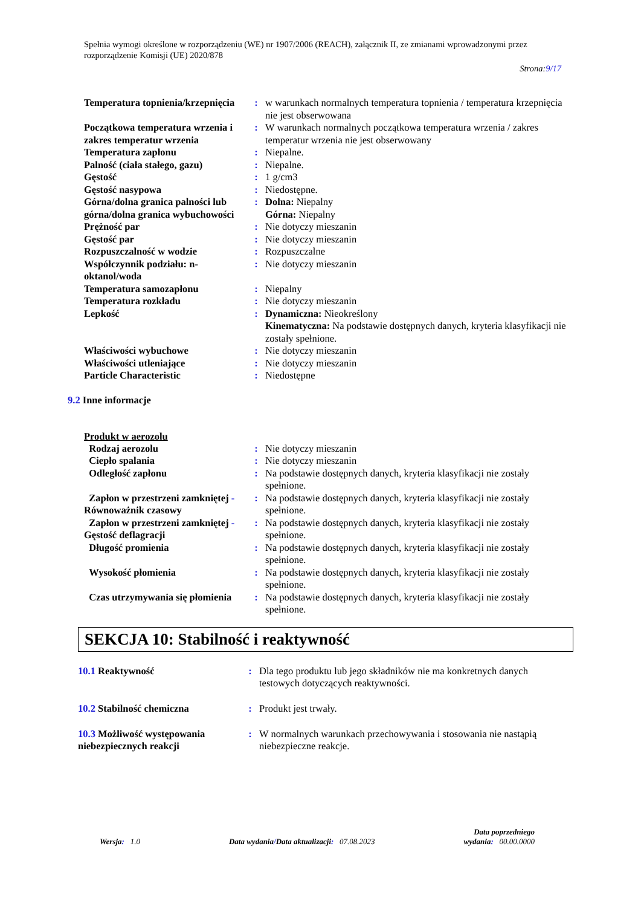Spełnia wymogi określone w rozporządzeniu (WE) nr 1907/2006 (REACH), załącznik II, ze zmianami wprowadzonymi przez rozporządzenie Komisji (UE) 2020/878
Strona:9/17
| Temperatura topnienia/krzepnięcia | : | w warunkach normalnych temperatura topnienia / temperatura krzepnięcia nie jest obserwowana |
| Początkowa temperatura wrzenia i zakres temperatur wrzenia | : | W warunkach normalnych początkowa temperatura wrzenia / zakres temperatur wrzenia nie jest obserwowany |
| Temperatura zapłonu | : | Niepalne. |
| Palność (ciała stałego, gazu) | : | Niepalne. |
| Gęstość | : | 1 g/cm3 |
| Gęstość nasypowa | : | Niedostępne. |
| Górna/dolna granica palności lub górna/dolna granica wybuchowości | : | Dolna: Niepalny Górna: Niepalny |
| Prężność par | : | Nie dotyczy mieszanin |
| Gęstość par | : | Nie dotyczy mieszanin |
| Rozpuszczalność w wodzie | : | Rozpuszczalne |
| Współczynnik podziału: n-oktanol/woda | : | Nie dotyczy mieszanin |
| Temperatura samozapłonu | : | Niepalny |
| Temperatura rozkładu | : | Nie dotyczy mieszanin |
| Lepkość | : | Dynamiczna: Nieokreślony Kinematyczna: Na podstawie dostępnych danych, kryteria klasyfikacji nie zostały spełnione. |
| Właściwości wybuchowe | : | Nie dotyczy mieszanin |
| Właściwości utleniające | : | Nie dotyczy mieszanin |
| Particle Characteristic | : | Niedostępne |
9.2 Inne informacje
Produkt w aerozolu
| Rodzaj aerozolu | : | Nie dotyczy mieszanin |
| Ciepło spalania | : | Nie dotyczy mieszanin |
| Odległość zapłonu | : | Na podstawie dostępnych danych, kryteria klasyfikacji nie zostały spełnione. |
| Zapłon w przestrzeni zamkniętej - Równoważnik czasowy | : | Na podstawie dostępnych danych, kryteria klasyfikacji nie zostały spełnione. |
| Zapłon w przestrzeni zamkniętej - Gęstość deflagracji | : | Na podstawie dostępnych danych, kryteria klasyfikacji nie zostały spełnione. |
| Długość promienia | : | Na podstawie dostępnych danych, kryteria klasyfikacji nie zostały spełnione. |
| Wysokość płomienia | : | Na podstawie dostępnych danych, kryteria klasyfikacji nie zostały spełnione. |
| Czas utrzymywania się płomienia | : | Na podstawie dostępnych danych, kryteria klasyfikacji nie zostały spełnione. |
SEKCJA 10: Stabilność i reaktywność
| 10.1 Reaktywność | : | Dla tego produktu lub jego składników nie ma konkretnych danych testowych dotyczących reaktywności. |
| 10.2 Stabilność chemiczna | : | Produkt jest trwały. |
| 10.3 Możliwość występowania niebezpiecznych reakcji | : | W normalnych warunkach przechowywania i stosowania nie nastąpią niebezpieczne reakcje. |
Wersja: 1.0 Data wydania/Data aktualizacji: 07.08.2023 Data poprzedniego
wydania: 00.00.0000